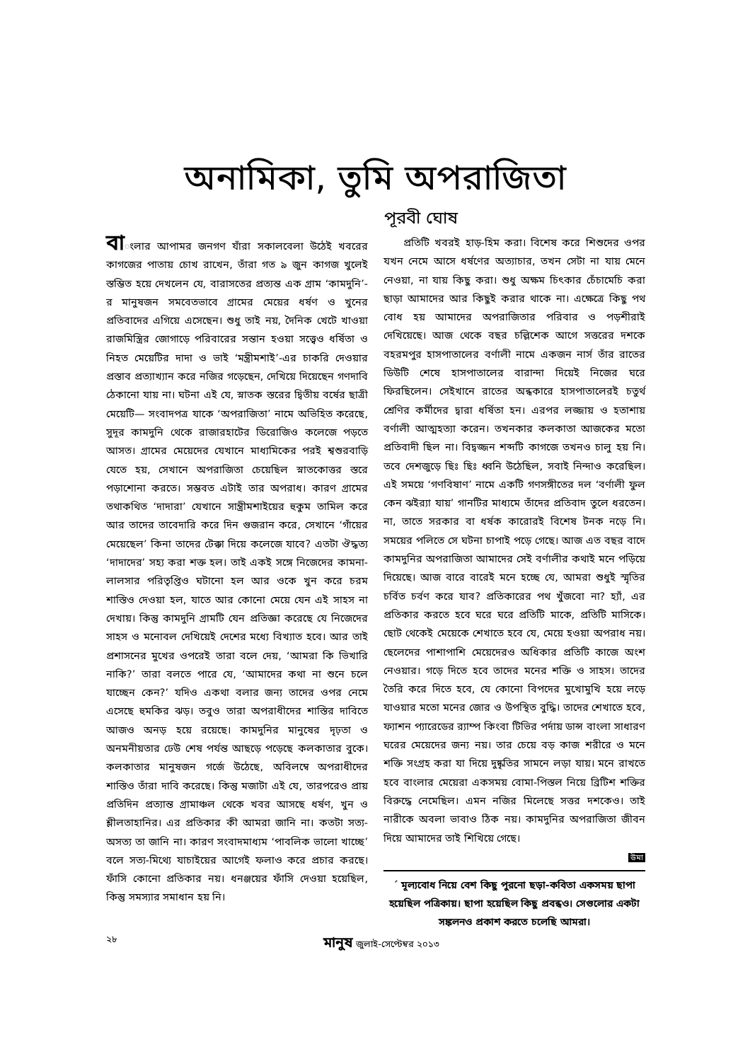অনামিকা, তুমি অপরাজিতা
পূরবী ঘোষ
বাংলার আপামর জনগণ যাঁরা সকালবেলা উঠেই খবরের কাগজের পাতায় চোখ রাখেন, তাঁরা গত ৯ জুন কাগজ খুলেই স্তম্ভিত হয়ে দেখলেন যে, বারাসতের প্রত্যন্ত এক গ্রাম ‘কামদুনি’-র মানুষজন সমবেতভাবে গ্রামের মেয়ের ধর্ষণ ও খুনের প্রতিবাদের এগিয়ে এসেছেন। শুধু তাই নয়, দৈনিক খেটে খাওয়া রাজমিস্ত্রির জোগাড়ে পরিবারের সন্তান হওয়া সত্ত্বেও ধর্ষিতা ও নিহত মেয়েটির দাদা ও ভাই ‘মন্ত্রীমশাই’-এর চাকরি দেওয়ার প্রস্তাব প্রত্যাখ্যান করে নজির গড়েছেন, দেখিয়ে দিয়েছেন গণদাবি ঠেকানো যায় না। ঘটনা এই যে, স্নাতক স্তরের দ্বিতীয় বর্ষের ছাত্রী মেয়েটি— সংবাদপত্র যাকে ‘অপরাজিতা’ নামে অভিহিত করেছে, সুদূর কামদুনি থেকে রাজারহাটের ডিরোজিও কলেজে পড়তে আসত। গ্রামের মেয়েদের যেখানে মাধ্যমিকের পরই শ্বশুরবাড়ি যেতে হয়, সেখানে অপরাজিতা চেয়েছিল স্নাতকোত্তর স্তরে পড়াশোনা করতে। সম্ভবত এটাই তার অপরাধ। কারণ গ্রামের তথাকথিত ‘দাদারা’ যেখানে সান্ত্রীমশাইয়ের হুকুম তামিল করে আর তাদের তাবেদারি করে দিন গুজরান করে, সেখানে ‘গাঁয়ের মেয়েছেল’ কিনা তাদের টেক্কা দিয়ে কলেজে যাবে? এতটা ঔদ্ধত্য ‘দাদাদের’ সহ্য করা শক্ত হল। তাই একই সঙ্গে নিজেদের কামনা-লালসার পরিতৃপ্তিও ঘটানো হল আর ওকে খুন করে চরম শাস্তিও দেওয়া হল, যাতে আর কোনো মেয়ে যেন এই সাহস না দেখায়। কিন্তু কামদুনি গ্রামটি যেন প্রতিজ্ঞা করেছে যে নিজেদের সাহস ও মনোবল দেখিয়েই দেশের মধ্যে বিখ্যাত হবে। আর তাই প্রশাসনের মুখের ওপরেই তারা বলে দেয়, ‘আমরা কি ভিখারি নাকি?’ তারা বলতে পারে যে, ‘আমাদের কথা না শুনে চলে যাচ্ছেন কেন?’ যদিও একথা বলার জন্য তাদের ওপর নেমে এসেছে হুমকির ঝড়। তবুও তারা অপরাধীদের শাস্তির দাবিতে আজও অনড় হয়ে রয়েছে। কামদুনির মানুষের দৃঢ়তা ও অনমনীয়তার ঢেউ শেষ পর্যন্ত আছড়ে পড়েছে কলকাতার বুকে। কলকাতার মানুষজন গর্জে উঠেছে, অবিলম্বে অপরাধীদের শাস্তিও তাঁরা দাবি করেছে। কিন্তু মজাটা এই যে, তারপরেও প্রায় প্রতিদিন প্রত্যান্ত গ্রামাঞ্চল থেকে খবর আসছে ধর্ষণ, খুন ও শ্লীলতাহানির। এর প্রতিকার কী আমরা জানি না। কতটা সত্য-অসত্য তা জানি না। কারণ সংবাদমাধ্যম ‘পাবলিক ভালো খাচ্ছে’ বলে সত্য-মিথ্যে যাচাইয়ের আগেই ফলাও করে প্রচার করছে। ফাঁসি কোনো প্রতিকার নয়। ধনঞ্জয়ের ফাঁসি দেওয়া হয়েছিল, কিন্তু সমস্যার সমাধান হয় নি।
প্রতিটি খবরই হাড়-হিম করা। বিশেষ করে শিশুদের ওপর যখন নেমে আসে ধর্ষণের অত্যাচার, তখন সেটা না যায় মেনে নেওয়া, না যায় কিছু করা। শুধু অক্ষম চিৎকার চেঁচামেচি করা ছাড়া আমাদের আর কিছুই করার থাকে না। এক্ষেত্রে কিছু পথ বোধ হয় আমাদের অপরাজিতার পরিবার ও পড়শীরাই দেখিয়েছে। আজ থেকে বছর চল্লিশেক আগে সত্তরের দশকে বহরমপুর হাসপাতালের বর্ণালী নামে একজন নার্স তাঁর রাতের ডিউটি শেষে হাসপাতালের বারান্দা দিয়েই নিজের ঘরে ফিরছিলেন। সেইখানে রাতের অন্ধকারে হাসপাতালেরই চতুর্থ শ্রেণির কর্মীদের দ্বারা ধর্ষিতা হন। এরপর লজ্জায় ও হতাশায় বর্ণালী আত্মহত্যা করেন। তখনকার কলকাতা আজকের মতো প্রতিবাদী ছিল না। বিদ্বজ্জন শব্দটি কাগজে তখনও চালু হয় নি। তবে দেশজুড়ে ছিঃ ছিঃ ধ্বনি উঠেছিল, সবাই নিন্দাও করেছিল। এই সময়ে ‘গণবিষাণ’ নামে একটি গণসঙ্গীতের দল ‘বর্ণালী ফুল কেন ঝইর‍্যা যায়’ গানটির মাধ্যমে তাঁদের প্রতিবাদ তুলে ধরতেন। না, তাতে সরকার বা ধর্ষক কারোরই বিশেষ টনক নড়ে নি। সময়ের পলিতে সে ঘটনা চাপাই পড়ে গেছে। আজ এত বছর বাদে কামদুনির অপরাজিতা আমাদের সেই বর্ণালীর কথাই মনে পড়িয়ে দিয়েছে। আজ বারে বারেই মনে হচ্ছে যে, আমরা শুধুই স্মৃতির চর্বিত চর্বণ করে যাব? প্রতিকারের পথ খুঁজবো না? হ্যাঁ, এর প্রতিকার করতে হবে ঘরে ঘরে প্রতিটি মাকে, প্রতিটি মাসিকে। ছোট থেকেই মেয়েকে শেখাতে হবে যে, মেয়ে হওয়া অপরাধ নয়। ছেলেদের পাশাপাশি মেয়েদেরও অধিকার প্রতিটি কাজে অংশ নেওয়ার। গড়ে দিতে হবে তাদের মনের শক্তি ও সাহস। তাদের তৈরি করে দিতে হবে, যে কোনো বিপদের মুখোমুখি হয়ে লড়ে যাওয়ার মতো মনের জোর ও উপস্থিত বুদ্ধি। তাদের শেখাতে হবে, ফ্যাশন প্যারেডের র‍্যাম্প কিংবা টিভির পর্দায় ডান্স বাংলা সাধারণ ঘরের মেয়েদের জন্য নয়। তার চেয়ে বড় কাজ শরীরে ও মনে শক্তি সংগ্রহ করা যা দিয়ে দুষ্কৃতির সামনে লড়া যায়। মনে রাখতে হবে বাংলার মেয়েরা একসময় বোমা-পিস্তল নিয়ে ব্রিটিশ শক্তির বিরুদ্ধে নেমেছিল। এমন নজির মিলেছে সত্তর দশকেও। তাই নারীকে অবলা ভাবাও ঠিক নয়। কামদুনির অপরাজিতা জীবন দিয়ে আমাদের তাই শিখিয়ে গেছে।
উমা
´ মূল্যবোধ নিয়ে বেশ কিছু পুরনো ছড়া-কবিতা একসময় ছাপা হয়েছিল পত্রিকায়। ছাপা হয়েছিল কিছু প্রবন্ধও। সেগুলোর একটা সঙ্কলনও প্রকাশ করতে চলেছি আমরা।
২৮ মানুষ জুলাই-সেপ্টেম্বর ২০১৩